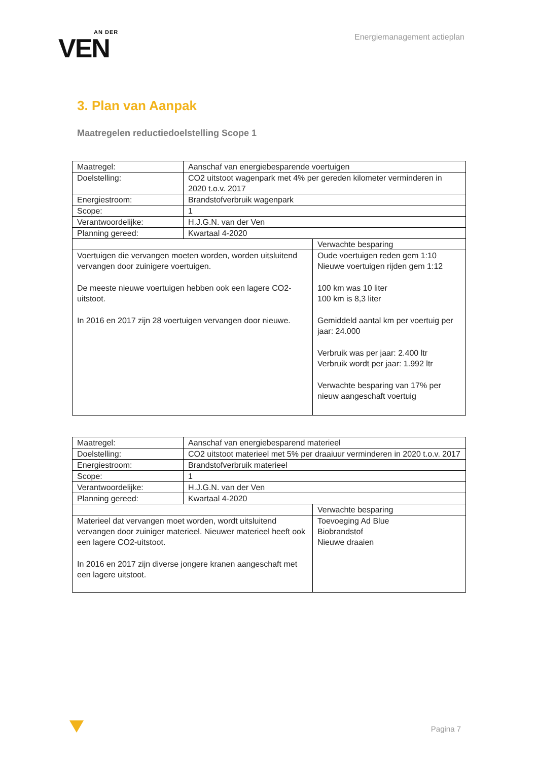AN DER
VEN
Energiemanagement actieplan
3. Plan van Aanpak
Maatregelen reductiedoelstelling Scope 1
| Maatregel: | Aanschaf van energiebesparende voertuigen | |
| Doelstelling: | CO2 uitstoot wagenpark met 4% per gereden kilometer verminderen in 2020 t.o.v. 2017 | |
| Energiestroom: | Brandstofverbruik wagenpark | |
| Scope: | 1 | |
| Verantwoordelijke: | H.J.G.N. van der Ven | |
| Planning gereed: | Kwartaal 4-2020 | |
| | | Verwachte besparing |
| Voertuigen die vervangen moeten worden, worden uitsluitend vervangen door zuinigere voertuigen. De meeste nieuwe voertuigen hebben ook een lagere CO2-uitstoot. In 2016 en 2017 zijn 28 voertuigen vervangen door nieuwe. | | Oude voertuigen reden gem 1:10 Nieuwe voertuigen rijden gem 1:12 100 km was 10 liter 100 km is 8,3 liter Gemiddeld aantal km per voertuig per jaar: 24.000 Verbruik was per jaar: 2.400 ltr Verbruik wordt per jaar: 1.992 ltr Verwachte besparing van 17% per nieuw aangeschaft voertuig |
| Maatregel: | Aanschaf van energiebesparend materieel | |
| Doelstelling: | CO2 uitstoot materieel met 5% per draaiuur verminderen in 2020 t.o.v. 2017 | |
| Energiestroom: | Brandstofverbruik materieel | |
| Scope: | 1 | |
| Verantwoordelijke: | H.J.G.N. van der Ven | |
| Planning gereed: | Kwartaal 4-2020 | |
| | | Verwachte besparing |
| Materieel dat vervangen moet worden, wordt uitsluitend vervangen door zuiniger materieel. Nieuwer materieel heeft ook een lagere CO2-uitstoot. In 2016 en 2017 zijn diverse jongere kranen aangeschaft met een lagere uitstoot. | | Toevoeging Ad Blue Biobrandstof Nieuwe draaien |
Pagina 7